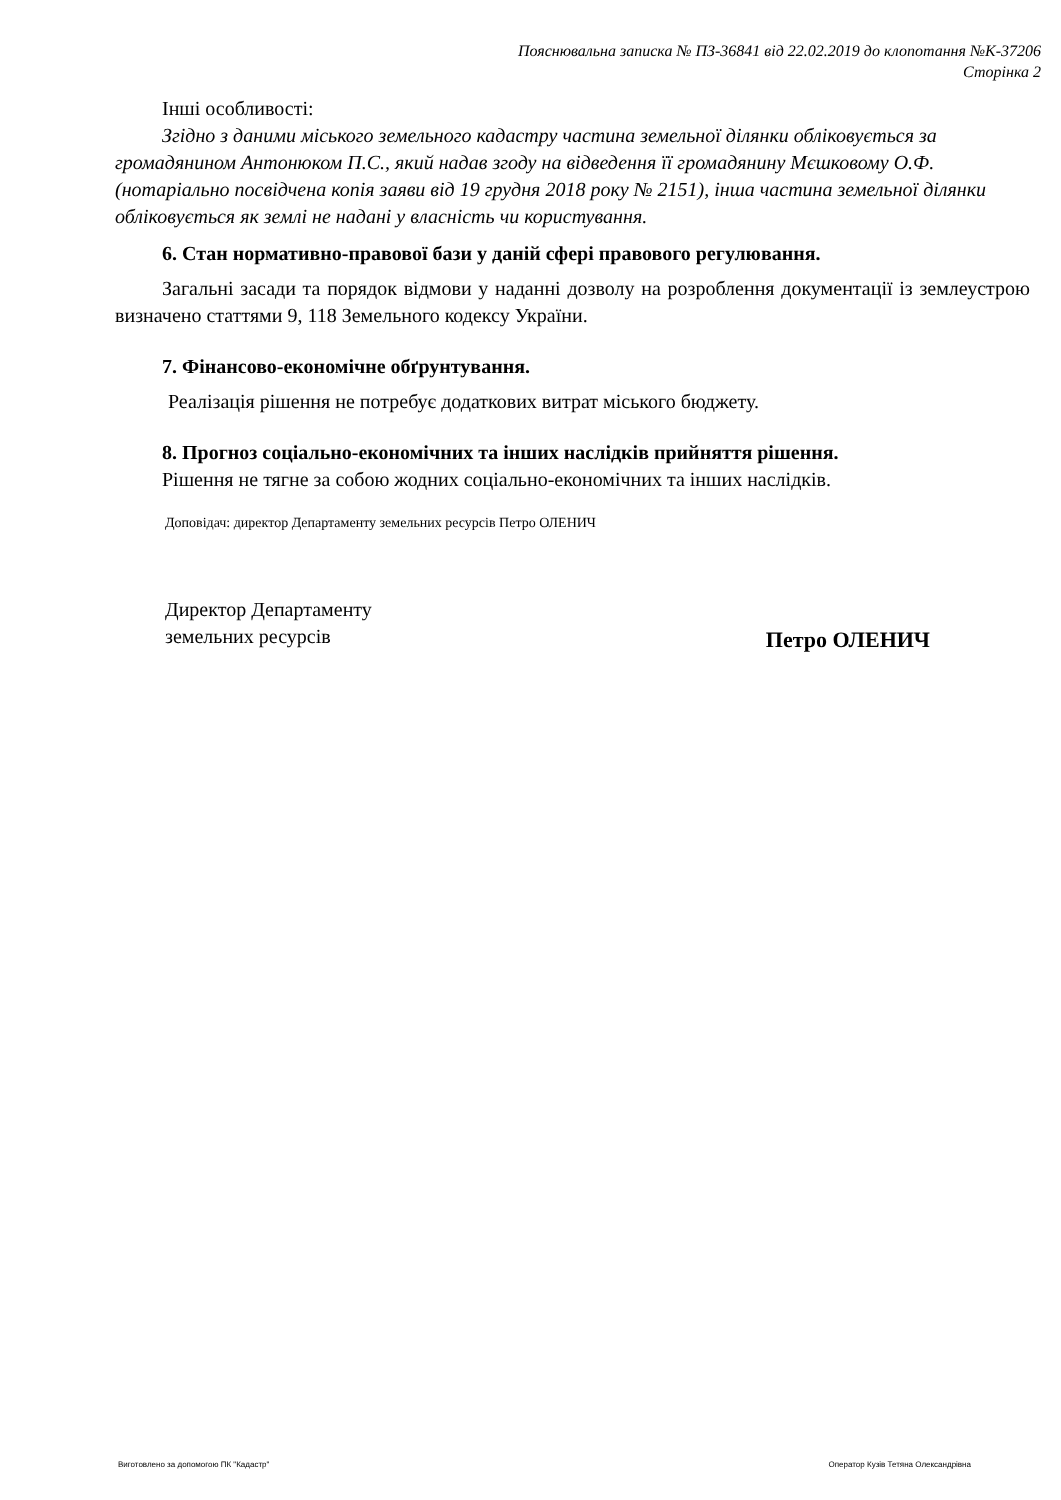Пояснювальна записка № ПЗ-36841 від 22.02.2019 до клопотання №К-37206
Сторінка 2
Інші особливості:
Згідно з даними міського земельного кадастру частина земельної ділянки обліковується за громадянином Антонюком П.С., який надав згоду на відведення її громадянину Мєшковому О.Ф. (нотаріально посвідчена копія заяви від 19 грудня 2018 року № 2151), інша частина земельної ділянки обліковується як землі не надані у власність чи користування.
6. Стан нормативно-правової бази у даній сфері правового регулювання.
Загальні засади та порядок відмови у наданні дозволу на розроблення документації із землеустрою визначено статтями 9, 118 Земельного кодексу України.
7. Фінансово-економічне обґрунтування.
Реалізація рішення не потребує додаткових витрат міського бюджету.
8. Прогноз соціально-економічних та інших наслідків прийняття рішення.
Рішення не тягне за собою жодних соціально-економічних та інших наслідків.
Доповідач: директор Департаменту земельних ресурсів Петро ОЛЕНИЧ
Директор Департаменту
земельних ресурсів
Петро ОЛЕНИЧ
Виготовлено за допомогою ПК "Кадастр" Оператор Кузів Тетяна Олександрівна